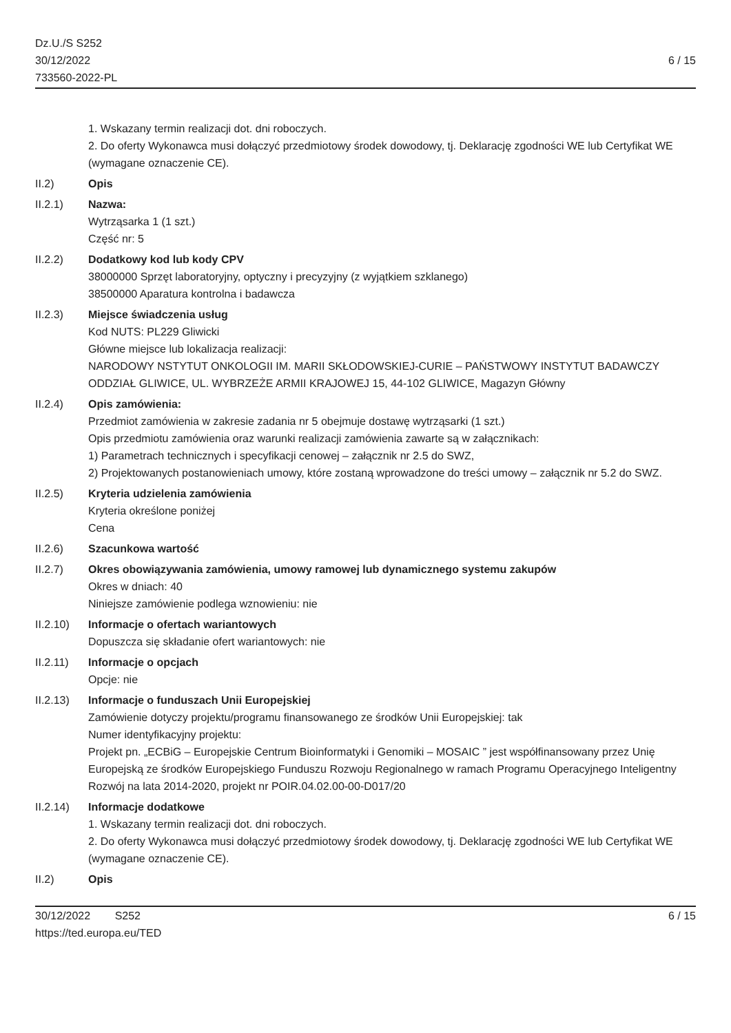Dz.U./S S252
30/12/2022
733560-2022-PL
6 / 15
1. Wskazany termin realizacji dot. dni roboczych.
2. Do oferty Wykonawca musi dołączyć przedmiotowy środek dowodowy, tj. Deklarację zgodności WE lub Certyfikat WE (wymagane oznaczenie CE).
II.2) Opis
II.2.1) Nazwa:
Wytrząsarka 1 (1 szt.)
Część nr: 5
II.2.2) Dodatkowy kod lub kody CPV
38000000 Sprzęt laboratoryjny, optyczny i precyzyjny (z wyjątkiem szklanego)
38500000 Aparatura kontrolna i badawcza
II.2.3) Miejsce świadczenia usług
Kod NUTS: PL229 Gliwicki
Główne miejsce lub lokalizacja realizacji:
NARODOWY NSTYTUT ONKOLOGII IM. MARII SKŁODOWSKIEJ-CURIE – PAŃSTWOWY INSTYTUT BADAWCZY
ODDZIAŁ GLIWICE, UL. WYBRZEŻE ARMII KRAJOWEJ 15, 44-102 GLIWICE, Magazyn Główny
II.2.4) Opis zamówienia:
Przedmiot zamówienia w zakresie zadania nr 5 obejmuje dostawę wytrząsarki (1 szt.)
Opis przedmiotu zamówienia oraz warunki realizacji zamówienia zawarte są w załącznikach:
1) Parametrach technicznych i specyfikacji cenowej – załącznik nr 2.5 do SWZ,
2) Projektowanych postanowieniach umowy, które zostaną wprowadzone do treści umowy – załącznik nr 5.2 do SWZ.
II.2.5) Kryteria udzielenia zamówienia
Kryteria określone poniżej
Cena
II.2.6) Szacunkowa wartość
II.2.7) Okres obowiązywania zamówienia, umowy ramowej lub dynamicznego systemu zakupów
Okres w dniach: 40
Niniejsze zamówienie podlega wznowieniu: nie
II.2.10) Informacje o ofertach wariantowych
Dopuszcza się składanie ofert wariantowych: nie
II.2.11) Informacje o opcjach
Opcje: nie
II.2.13) Informacje o funduszach Unii Europejskiej
Zamówienie dotyczy projektu/programu finansowanego ze środków Unii Europejskiej: tak
Numer identyfikacyjny projektu:
Projekt pn. „ECBiG – Europejskie Centrum Bioinformatyki i Genomiki – MOSAIC ” jest współfinansowany przez Unię Europejską ze środków Europejskiego Funduszu Rozwoju Regionalnego w ramach Programu Operacyjnego Inteligentny Rozwój na lata 2014-2020, projekt nr POIR.04.02.00-00-D017/20
II.2.14) Informacje dodatkowe
1. Wskazany termin realizacji dot. dni roboczych.
2. Do oferty Wykonawca musi dołączyć przedmiotowy środek dowodowy, tj. Deklarację zgodności WE lub Certyfikat WE (wymagane oznaczenie CE).
II.2) Opis
30/12/2022 S252
https://ted.europa.eu/TED
6 / 15